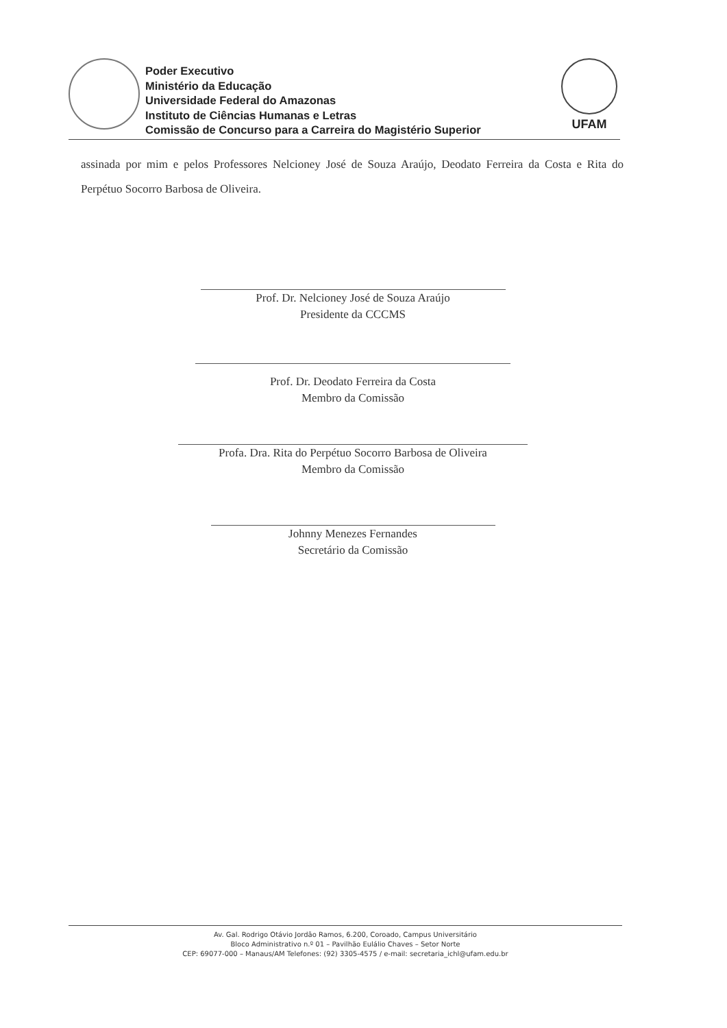Poder Executivo
Ministério da Educação
Universidade Federal do Amazonas
Instituto de Ciências Humanas e Letras
Comissão de Concurso para a Carreira do Magistério Superior
UFAM
assinada por mim e pelos Professores Nelcioney José de Souza Araújo, Deodato Ferreira da Costa e Rita do Perpétuo Socorro Barbosa de Oliveira.
Prof. Dr. Nelcioney José de Souza Araújo
Presidente da CCCMS
Prof. Dr. Deodato Ferreira da Costa
Membro da Comissão
Profa. Dra. Rita do Perpétuo Socorro Barbosa de Oliveira
Membro da Comissão
Johnny Menezes Fernandes
Secretário da Comissão
Av. Gal. Rodrigo Otávio Jordão Ramos, 6.200, Coroado, Campus Universitário
Bloco Administrativo n.º 01 – Pavilhão Eulálio Chaves – Setor Norte
CEP: 69077-000 – Manaus/AM Telefones: (92) 3305-4575 / e-mail: secretaria_ichl@ufam.edu.br